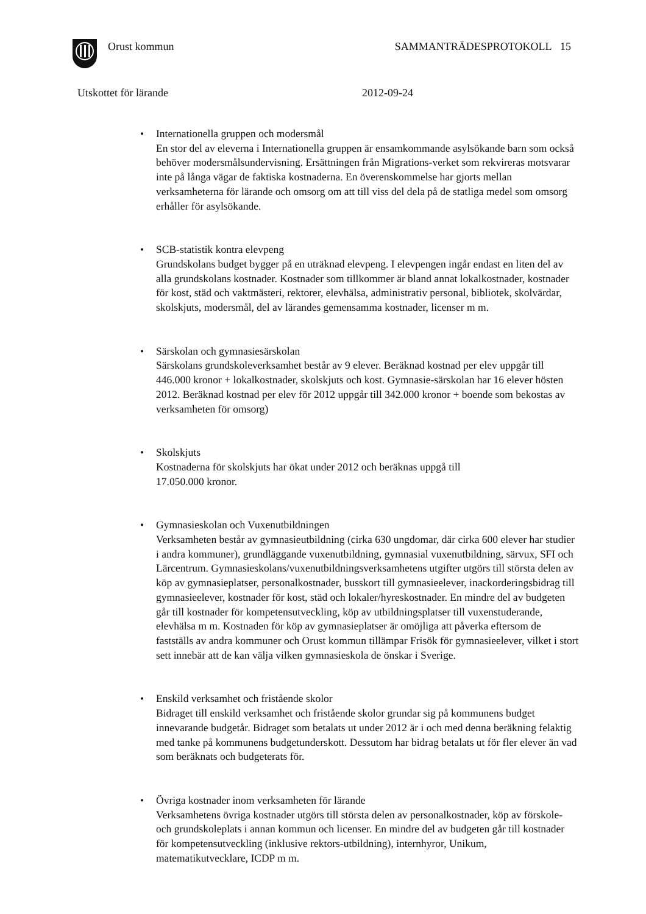Orust kommun SAMMANTRÄDESPROTOKOLL 15
Utskottet för lärande 2012-09-24
• Internationella gruppen och modersmål
En stor del av eleverna i Internationella gruppen är ensamkommande asylsökande barn som också behöver modersmålsundervisning. Ersättningen från Migrations-verket som rekvireras motsvarar inte på långa vägar de faktiska kostnaderna. En överenskommelse har gjorts mellan verksamheterna för lärande och omsorg om att till viss del dela på de statliga medel som omsorg erhåller för asylsökande.
• SCB-statistik kontra elevpeng
Grundskolans budget bygger på en uträknad elevpeng. I elevpengen ingår endast en liten del av alla grundskolans kostnader. Kostnader som tillkommer är bland annat lokalkostnader, kostnader för kost, städ och vaktmästeri, rektorer, elevhälsa, administrativ personal, bibliotek, skolvärdar, skolskjuts, modersmål, del av lärandes gemensamma kostnader, licenser m m.
• Särskolan och gymnasiesärskolan
Särskolans grundskoleverksamhet består av 9 elever. Beräknad kostnad per elev uppgår till 446.000 kronor + lokalkostnader, skolskjuts och kost. Gymnasie-särskolan har 16 elever hösten 2012. Beräknad kostnad per elev för 2012 uppgår till 342.000 kronor + boende som bekostas av verksamheten för omsorg)
• Skolskjuts
Kostnaderna för skolskjuts har ökat under 2012 och beräknas uppgå till
17.050.000 kronor.
• Gymnasieskolan och Vuxenutbildningen
Verksamheten består av gymnasieutbildning (cirka 630 ungdomar, där cirka 600 elever har studier i andra kommuner), grundläggande vuxenutbildning, gymnasial vuxenutbildning, särvux, SFI och Lärcentrum. Gymnasieskolans/vuxenutbildningsverksamhetens utgifter utgörs till största delen av köp av gymnasieplatser, personalkostnader, busskort till gymnasieelever, inackorderingsbidrag till gymnasieelever, kostnader för kost, städ och lokaler/hyreskostnader. En mindre del av budgeten går till kostnader för kompetensutveckling, köp av utbildningsplatser till vuxenstuderande, elevhälsa m m. Kostnaden för köp av gymnasieplatser är omöjliga att påverka eftersom de fastställs av andra kommuner och Orust kommun tillämpar Frisök för gymnasieelever, vilket i stort sett innebär att de kan välja vilken gymnasieskola de önskar i Sverige.
• Enskild verksamhet och fristående skolor
Bidraget till enskild verksamhet och fristående skolor grundar sig på kommunens budget innevarande budgetår. Bidraget som betalats ut under 2012 är i och med denna beräkning felaktig med tanke på kommunens budgetunderskott. Dessutom har bidrag betalats ut för fler elever än vad som beräknats och budgeterats för.
• Övriga kostnader inom verksamheten för lärande
Verksamhetens övriga kostnader utgörs till största delen av personalkostnader, köp av förskole- och grundskoleplats i annan kommun och licenser. En mindre del av budgeten går till kostnader för kompetensutveckling (inklusive rektors-utbildning), internhyror, Unikum, matematikutvecklare, ICDP m m.